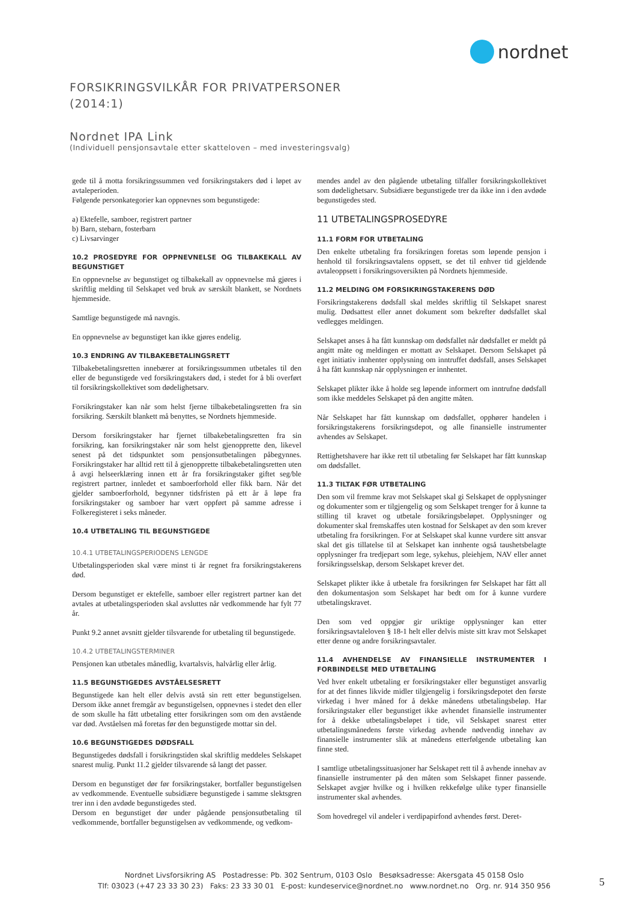nordnet
FORSIKRINGSVILKÅR FOR PRIVATPERSONER
(2014:1)
Nordnet IPA Link
(Individuell pensjonsavtale etter skatteloven – med investeringsvalg)
gede til å motta forsikringssummen ved forsikringstakers død i løpet av avtaleperioden.
Følgende personkategorier kan oppnevnes som begunstigede:
a) Ektefelle, samboer, registrert partner
b) Barn, stebarn, fosterbarn
c) Livsarvinger
10.2 PROSEDYRE FOR OPPNEVNELSE OG TILBAKEKALL AV BEGUNSTIGET
En oppnevnelse av begunstiget og tilbakekall av oppnevnelse må gjøres i skriftlig melding til Selskapet ved bruk av særskilt blankett, se Nordnets hjemmeside.
Samtlige begunstigede må navngis.
En oppnevnelse av begunstiget kan ikke gjøres endelig.
10.3 ENDRING AV TILBAKEBETALINGSRETT
Tilbakebetalingsretten innebærer at forsikringssummen utbetales til den eller de begunstigede ved forsikringstakers død, i stedet for å bli overført til forsikringskollektivet som dødelighetsarv.
Forsikringstaker kan når som helst fjerne tilbakebetalingsretten fra sin forsikring. Særskilt blankett må benyttes, se Nordnets hjemmeside.
Dersom forsikringstaker har fjernet tilbakebetalingsretten fra sin forsikring, kan forsikringstaker når som helst gjenopprette den, likevel senest på det tidspunktet som pensjonsutbetalingen påbegynnes. Forsikringstaker har alltid rett til å gjenopprette tilbakebetalingsretten uten å avgi helseerklæring innen ett år fra forsikringstaker giftet seg/ble registrert partner, innledet et samboerforhold eller fikk barn. Når det gjelder samboerforhold, begynner tidsfristen på ett år å løpe fra forsikringstaker og samboer har vært oppført på samme adresse i Folkeregisteret i seks måneder.
10.4 UTBETALING TIL BEGUNSTIGEDE
10.4.1 UTBETALINGSPERIODENS LENGDE
Utbetalingsperioden skal være minst ti år regnet fra forsikringstakerens død.
Dersom begunstiget er ektefelle, samboer eller registrert partner kan det avtales at utbetalingsperioden skal avsluttes når vedkommende har fylt 77 år.
Punkt 9.2 annet avsnitt gjelder tilsvarende for utbetaling til begunstigede.
10.4.2 UTBETALINGSTERMINER
Pensjonen kan utbetales månedlig, kvartalsvis, halvårlig eller årlig.
11.5 BEGUNSTIGEDES AVSTÅELSESRETT
Begunstigede kan helt eller delvis avstå sin rett etter begunstigelsen. Dersom ikke annet fremgår av begunstigelsen, oppnevnes i stedet den eller de som skulle ha fått utbetaling etter forsikringen som om den avstående var død. Avståelsen må foretas før den begunstigede mottar sin del.
10.6 BEGUNSTIGEDES DØDSFALL
Begunstigedes dødsfall i forsikringstiden skal skriftlig meddeles Selskapet snarest mulig. Punkt 11.2 gjelder tilsvarende så langt det passer.
Dersom en begunstiget dør før forsikringstaker, bortfaller begunstigelsen av vedkommende. Eventuelle subsidiære begunstigede i samme slektsgren trer inn i den avdøde begunstigedes sted.
Dersom en begunstiget dør under pågående pensjonsutbetaling til vedkommende, bortfaller begunstigelsen av vedkommende, og vedkom-
mendes andel av den pågående utbetaling tilfaller forsikringskollektivet som dødelighetsarv. Subsidiære begunstigede trer da ikke inn i den avdøde begunstigedes sted.
11 UTBETALINGSPROSEDYRE
11.1 FORM FOR UTBETALING
Den enkelte utbetaling fra forsikringen foretas som løpende pensjon i henhold til forsikringsavtalens oppsett, se det til enhver tid gjeldende avtaleoppsett i forsikringsoversikten på Nordnets hjemmeside.
11.2 MELDING OM FORSIKRINGSTAKERENS DØD
Forsikringstakerens dødsfall skal meldes skriftlig til Selskapet snarest mulig. Dødsattest eller annet dokument som bekrefter dødsfallet skal vedlegges meldingen.
Selskapet anses å ha fått kunnskap om dødsfallet når dødsfallet er meldt på angitt måte og meldingen er mottatt av Selskapet. Dersom Selskapet på eget initiativ innhenter opplysning om inntruffet dødsfall, anses Selskapet å ha fått kunnskap når opplysningen er innhentet.
Selskapet plikter ikke å holde seg løpende informert om inntrufne dødsfall som ikke meddeles Selskapet på den angitte måten.
Når Selskapet har fått kunnskap om dødsfallet, opphører handelen i forsikringstakerens forsikringsdepot, og alle finansielle instrumenter avhendes av Selskapet.
Rettighetshavere har ikke rett til utbetaling før Selskapet har fått kunnskap om dødsfallet.
11.3 TILTAK FØR UTBETALING
Den som vil fremme krav mot Selskapet skal gi Selskapet de opplysninger og dokumenter som er tilgjengelig og som Selskapet trenger for å kunne ta stilling til kravet og utbetale forsikringsbeløpet. Opplysninger og dokumenter skal fremskaffes uten kostnad for Selskapet av den som krever utbetaling fra forsikringen. For at Selskapet skal kunne vurdere sitt ansvar skal det gis tillatelse til at Selskapet kan innhente også taushetsbelagte opplysninger fra tredjepart som lege, sykehus, pleiehjem, NAV eller annet forsikringsselskap, dersom Selskapet krever det.
Selskapet plikter ikke å utbetale fra forsikringen før Selskapet har fått all den dokumentasjon som Selskapet har bedt om for å kunne vurdere utbetalingskravet.
Den som ved oppgjør gir uriktige opplysninger kan etter forsikringsavtaleloven § 18-1 helt eller delvis miste sitt krav mot Selskapet etter denne og andre forsikringsavtaler.
11.4 AVHENDELSE AV FINANSIELLE INSTRUMENTER I FORBINDELSE MED UTBETALING
Ved hver enkelt utbetaling er forsikringstaker eller begunstiget ansvarlig for at det finnes likvide midler tilgjengelig i forsikringsdepotet den første virkedag i hver måned for å dekke månedens utbetalingsbeløp. Har forsikringstaker eller begunstiget ikke avhendet finansielle instrumenter for å dekke utbetalingsbeløpet i tide, vil Selskapet snarest etter utbetalingsmånedens første virkedag avhende nødvendig innehav av finansielle instrumenter slik at månedens etterfølgende utbetaling kan finne sted.
I samtlige utbetalingssituasjoner har Selskapet rett til å avhende innehav av finansielle instrumenter på den måten som Selskapet finner passende. Selskapet avgjør hvilke og i hvilken rekkefølge ulike typer finansielle instrumenter skal avhendes.
Som hovedregel vil andeler i verdipapirfond avhendes først. Deret-
Nordnet Livsforsikring AS Postadresse: Pb. 302 Sentrum, 0103 Oslo Besøksadresse: Akersgata 45 0158 Oslo
Tlf: 03023 (+47 23 33 30 23) Faks: 23 33 30 01 E-post: kundeservice@nordnet.no www.nordnet.no Org. nr. 914 350 956
5